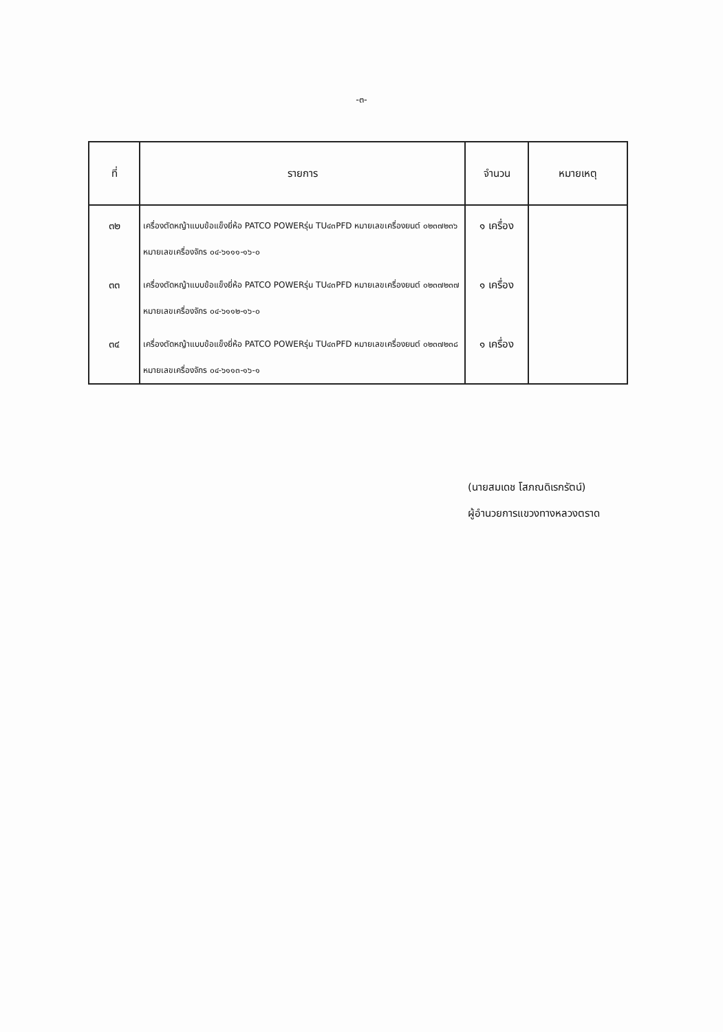-๓-
| ที่ | รายการ | จำนวน | หมายเหตุ |
| --- | --- | --- | --- |
| ๓๒ | เครื่องตัดหญ้าแบบข้อแข็งยี่ห้อ PATCO POWERรุ่น TU๔๓PFD หมายเลขเครื่องยนต์ ๐๒๓๗๒๓๖ หมายเลขเครื่องจักร ๐๔-๖๑๑๑-๑๖-๐ | ๑ เครื่อง | |
| ๓๓ | เครื่องตัดหญ้าแบบข้อแข็งยี่ห้อ PATCO POWERรุ่น TU๔๓PFD หมายเลขเครื่องยนต์ ๐๒๓๗๒๓๗ หมายเลขเครื่องจักร ๐๔-๖๑๑๒-๑๖-๐ | ๑ เครื่อง | |
| ๓๔ | เครื่องตัดหญ้าแบบข้อแข็งยี่ห้อ PATCO POWERรุ่น TU๔๓PFD หมายเลขเครื่องยนต์ ๐๒๓๗๒๓๘ หมายเลขเครื่องจักร ๐๔-๖๑๑๓-๑๖-๑ | ๑ เครื่อง | |
(นายสมเดช โสภณดิเรกรัตน์)
ผู้อำนวยการแขวงทางหลวงตราด